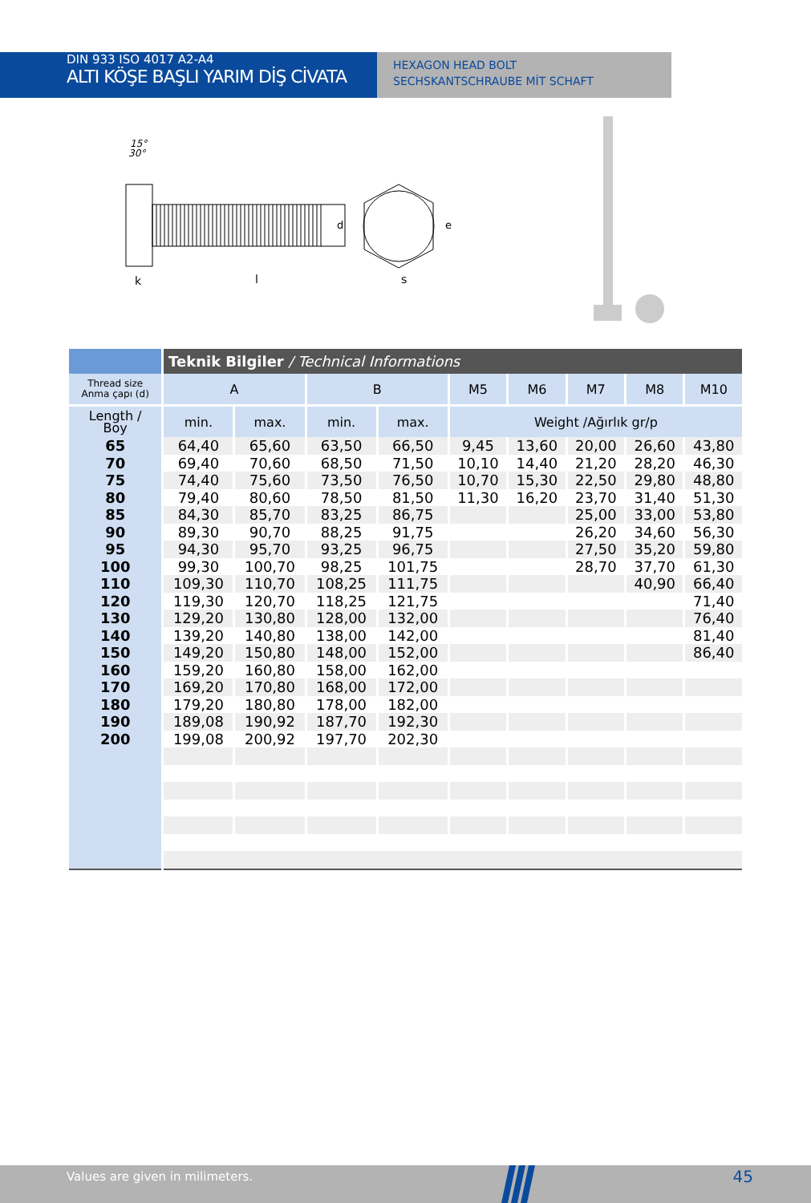DIN 933 ISO 4017 A2-A4
ALTI KÖŞE BAŞLI YARIM DİŞ CİVATA
HEXAGON HEAD BOLT
SECHSKANTSCHRAUBE MİT SCHAFT
15°
30°
k
l
d
s
e
| | Teknik Bilgiler / Technical Informations | | | | | | | | |
| --- | --- | --- | --- | --- | --- | --- | --- | --- | --- |
| Thread size Anma çapı (d) | A | | B | | M5 | M6 | M7 | M8 | M10 |
| Length / Boy | min. | max. | min. | max. | Weight /Ağırlık gr/p | | | | |
| 65 | 64,40 | 65,60 | 63,50 | 66,50 | 9,45 | 13,60 | 20,00 | 26,60 | 43,80 |
| 70 | 69,40 | 70,60 | 68,50 | 71,50 | 10,10 | 14,40 | 21,20 | 28,20 | 46,30 |
| 75 | 74,40 | 75,60 | 73,50 | 76,50 | 10,70 | 15,30 | 22,50 | 29,80 | 48,80 |
| 80 | 79,40 | 80,60 | 78,50 | 81,50 | 11,30 | 16,20 | 23,70 | 31,40 | 51,30 |
| 85 | 84,30 | 85,70 | 83,25 | 86,75 | | | 25,00 | 33,00 | 53,80 |
| 90 | 89,30 | 90,70 | 88,25 | 91,75 | | | 26,20 | 34,60 | 56,30 |
| 95 | 94,30 | 95,70 | 93,25 | 96,75 | | | 27,50 | 35,20 | 59,80 |
| 100 | 99,30 | 100,70 | 98,25 | 101,75 | | | 28,70 | 37,70 | 61,30 |
| 110 | 109,30 | 110,70 | 108,25 | 111,75 | | | | 40,90 | 66,40 |
| 120 | 119,30 | 120,70 | 118,25 | 121,75 | | | | | 71,40 |
| 130 | 129,20 | 130,80 | 128,00 | 132,00 | | | | | 76,40 |
| 140 | 139,20 | 140,80 | 138,00 | 142,00 | | | | | 81,40 |
| 150 | 149,20 | 150,80 | 148,00 | 152,00 | | | | | 86,40 |
| 160 | 159,20 | 160,80 | 158,00 | 162,00 | | | | | |
| 170 | 169,20 | 170,80 | 168,00 | 172,00 | | | | | |
| 180 | 179,20 | 180,80 | 178,00 | 182,00 | | | | | |
| 190 | 189,08 | 190,92 | 187,70 | 192,30 | | | | | |
| 200 | 199,08 | 200,92 | 197,70 | 202,30 | | | | | |
Values are given in milimeters. 45